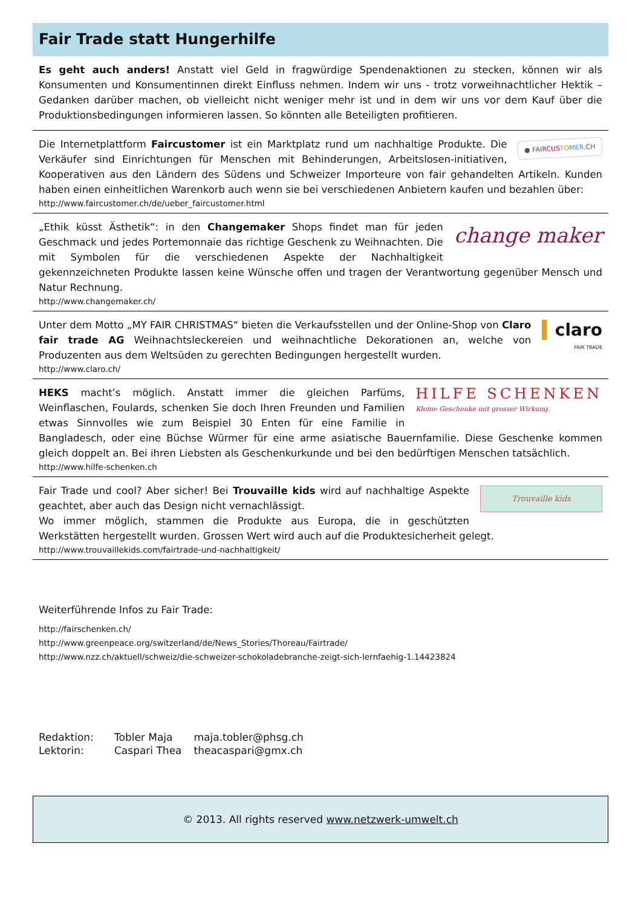Fair Trade statt Hungerhilfe
Es geht auch anders! Anstatt viel Geld in fragwürdige Spendenaktionen zu stecken, können wir als Konsumenten und Konsumentinnen direkt Einfluss nehmen. Indem wir uns - trotz vorweihnachtlicher Hektik – Gedanken darüber machen, ob vielleicht nicht weniger mehr ist und in dem wir uns vor dem Kauf über die Produktionsbedingungen informieren lassen. So könnten alle Beteiligten profitieren.
● FAIRCUS TO MER.CH
Die Internetplattform Faircustomer ist ein Marktplatz rund um nachhaltige Produkte. Die Verkäufer sind Einrichtungen für Menschen mit Behinderungen, Arbeitslosen-initiativen, Kooperativen aus den Ländern des Südens und Schweizer Importeure von fair gehandelten Artikeln. Kunden haben einen einheitlichen Warenkorb auch wenn sie bei verschiedenen Anbietern kaufen und bezahlen über:
http://www.faircustomer.ch/de/ueber_faircustomer.html
change maker
„Ethik küsst Ästhetik“: in den Changemaker Shops findet man für jeden Geschmack und jedes Portemonnaie das richtige Geschenk zu Weihnachten. Die mit Symbolen für die verschiedenen Aspekte der Nachhaltigkeit gekennzeichneten Produkte lassen keine Wünsche offen und tragen der Verantwortung gegenüber Mensch und Natur Rechnung.
http://www.changemaker.ch/
▍claro
FAIR TRADE
Unter dem Motto „MY FAIR CHRISTMAS“ bieten die Verkaufsstellen und der Online-Shop von Claro fair trade AG Weihnachtsleckereien und weihnachtliche Dekorationen an, welche von Produzenten aus dem Weltsüden zu gerechten Bedingungen hergestellt wurden.
http://www.claro.ch/
HILFE SCHENKEN
Kleine Geschenke mit grosser Wirkung.
HEKS macht’s möglich. Anstatt immer die gleichen Parfüms, Weinflaschen, Foulards, schenken Sie doch Ihren Freunden und Familien etwas Sinnvolles wie zum Beispiel 30 Enten für eine Familie in Bangladesch, oder eine Büchse Würmer für eine arme asiatische Bauernfamilie. Diese Geschenke kommen gleich doppelt an. Bei ihren Liebsten als Geschenkurkunde und bei den bedürftigen Menschen tatsächlich.
http://www.hilfe-schenken.ch
Trouvaille kids
Fair Trade und cool? Aber sicher! Bei Trouvaille kids wird auf nachhaltige Aspekte geachtet, aber auch das Design nicht vernachlässigt.
Wo immer möglich, stammen die Produkte aus Europa, die in geschützten Werkstätten hergestellt wurden. Grossen Wert wird auch auf die Produktesicherheit gelegt.
http://www.trouvaillekids.com/fairtrade-und-nachhaltigkeit/
Weiterführende Infos zu Fair Trade:
http://fairschenken.ch/
http://www.greenpeace.org/switzerland/de/News_Stories/Thoreau/Fairtrade/
http://www.nzz.ch/aktuell/schweiz/die-schweizer-schokoladebranche-zeigt-sich-lernfaehig-1.14423824
| Redaktion: | Tobler Maja | maja.tobler@phsg.ch |
| Lektorin: | Caspari Thea | theacaspari@gmx.ch |
© 2013. All rights reserved www.netzwerk-umwelt.ch